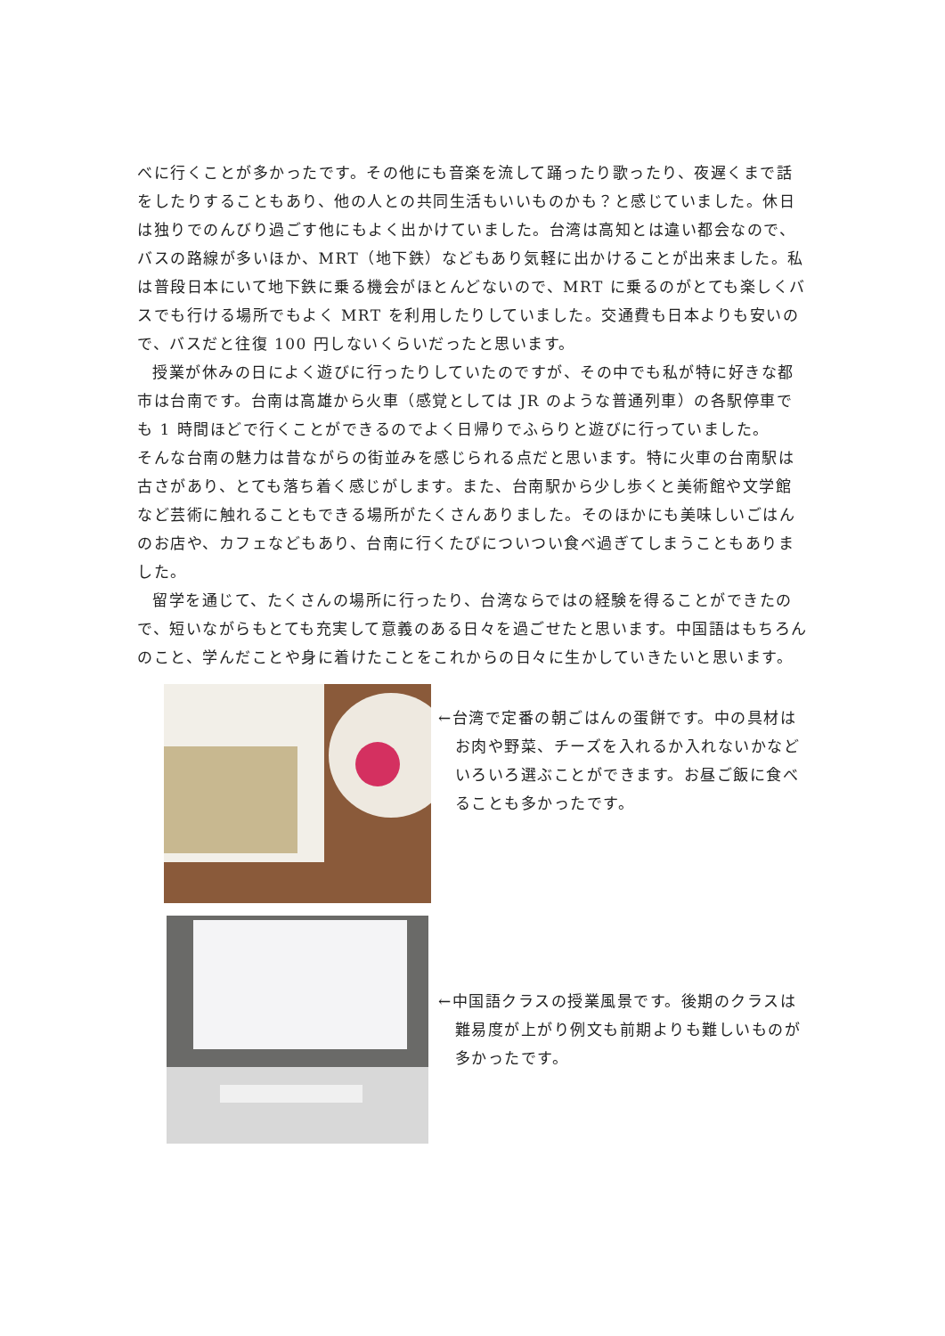べに行くことが多かったです。その他にも音楽を流して踊ったり歌ったり、夜遅くまで話をしたりすることもあり、他の人との共同生活もいいものかも？と感じていました。休日は独りでのんびり過ごす他にもよく出かけていました。台湾は高知とは違い都会なので、バスの路線が多いほか、MRT（地下鉄）などもあり気軽に出かけることが出来ました。私は普段日本にいて地下鉄に乗る機会がほとんどないので、MRT に乗るのがとても楽しくバスでも行ける場所でもよく MRT を利用したりしていました。交通費も日本よりも安いので、バスだと往復 100 円しないくらいだったと思います。
授業が休みの日によく遊びに行ったりしていたのですが、その中でも私が特に好きな都市は台南です。台南は高雄から火車（感覚としては JR のような普通列車）の各駅停車でも 1 時間ほどで行くことができるのでよく日帰りでふらりと遊びに行っていました。
そんな台南の魅力は昔ながらの街並みを感じられる点だと思います。特に火車の台南駅は古さがあり、とても落ち着く感じがします。また、台南駅から少し歩くと美術館や文学館など芸術に触れることもできる場所がたくさんありました。そのほかにも美味しいごはんのお店や、カフェなどもあり、台南に行くたびについつい食べ過ぎてしまうこともありました。
留学を通じて、たくさんの場所に行ったり、台湾ならではの経験を得ることができたので、短いながらもとても充実して意義のある日々を過ごせたと思います。中国語はもちろんのこと、学んだことや身に着けたことをこれからの日々に生かしていきたいと思います。
←台湾で定番の朝ごはんの蛋餅です。中の具材はお肉や野菜、チーズを入れるか入れないかなどいろいろ選ぶことができます。お昼ご飯に食べることも多かったです。
←中国語クラスの授業風景です。後期のクラスは難易度が上がり例文も前期よりも難しいものが多かったです。